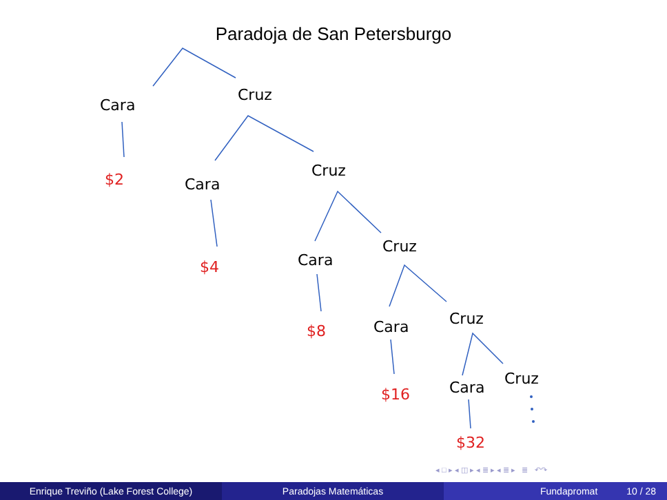Paradoja de San Petersburgo
Cara
Cruz
Cara
Cruz
Cara
Cruz
Cara
Cruz
Cara
Cruz
$2
$4
$8
$16
$32
◂ □ ▸ ◂ ◫ ▸ ◂ ≣ ▸ ◂ ≣ ▸ ≣ ↶↷
Enrique Treviño (Lake Forest College) Paradojas Matemáticas Fundapromat 10 / 28